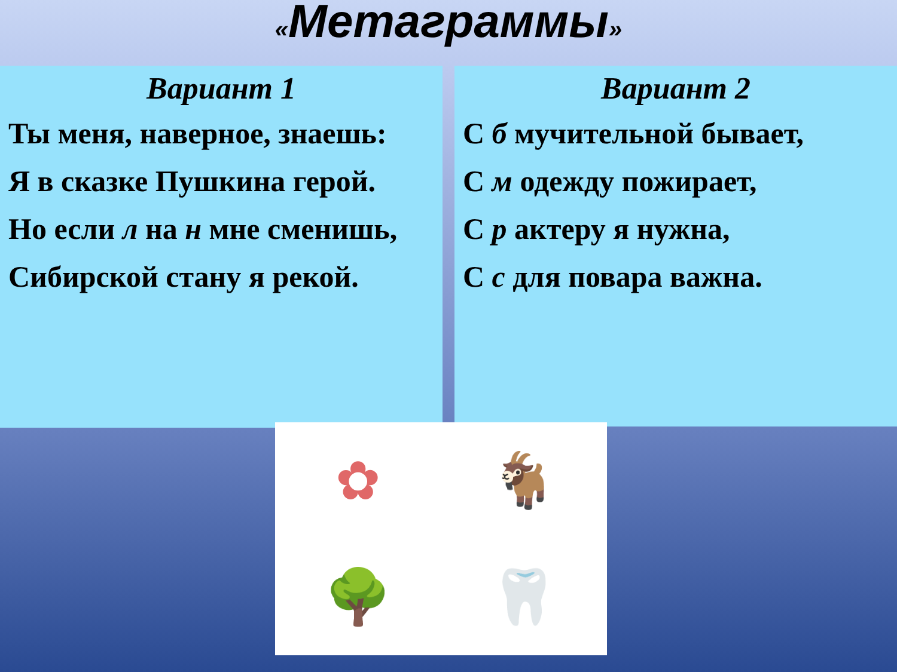«Метаграммы»
Вариант 1
Ты меня, наверное, знаешь:
Я в сказке Пушкина герой.
Но если л на н мне сменишь,
Сибирской стану я рекой.
Вариант 2
С б мучительной бывает,
С м одежду пожирает,
С р актеру я нужна,
С с для повара важна.
✿
🐐
🌳
🦷